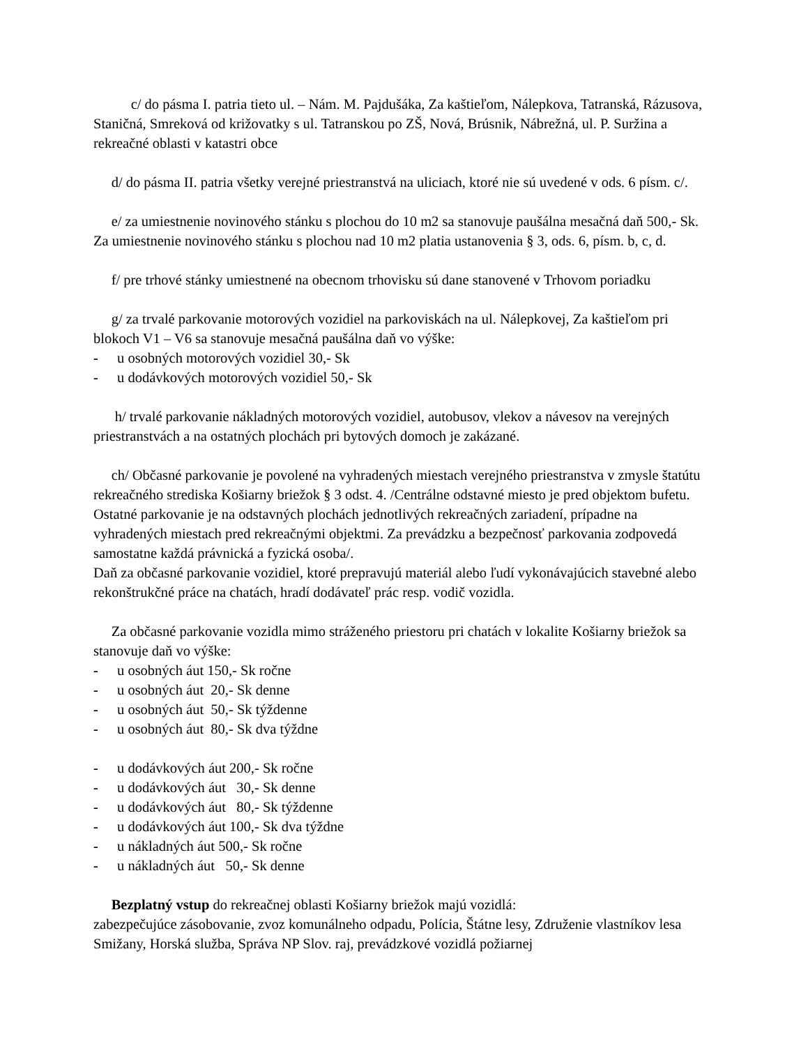c/ do pásma I. patria tieto ul. – Nám. M. Pajdušáka, Za kaštieľom, Nálepkova, Tatranská, Rázusova, Staničná, Smreková od križovatky s ul. Tatranskou po ZŠ, Nová, Brúsnik, Nábrežná, ul. P. Suržina a rekreačné oblasti v katastri obce
d/ do pásma II. patria všetky verejné priestranstvá na uliciach, ktoré nie sú uvedené v ods. 6 písm. c/.
e/ za umiestnenie novinového stánku s plochou do 10 m2 sa stanovuje paušálna mesačná daň 500,- Sk. Za umiestnenie novinového stánku s plochou nad 10 m2 platia ustanovenia § 3, ods. 6, písm. b, c, d.
f/ pre trhové stánky umiestnené na obecnom trhovisku sú dane stanovené v Trhovom poriadku
g/ za trvalé parkovanie motorových vozidiel na parkoviskách na ul. Nálepkovej, Za kaštieľom pri blokoch V1 – V6 sa stanovuje mesačná paušálna daň vo výške:
- u osobných motorových vozidiel 30,- Sk
- u dodávkových motorových vozidiel 50,- Sk
h/ trvalé parkovanie nákladných motorových vozidiel, autobusov, vlekov a návesov na verejných priestranstvách a na ostatných plochách pri bytových domoch je zakázané.
ch/ Občasné parkovanie je povolené na vyhradených miestach verejného priestranstva v zmysle štatútu rekreačného strediska Košiarny briežok § 3 odst. 4. /Centrálne odstavné miesto je pred objektom bufetu. Ostatné parkovanie je na odstavných plochách jednotlivých rekreačných zariadení, prípadne na vyhradených miestach pred rekreačnými objektmi. Za prevádzku a bezpečnosť parkovania zodpovedá samostatne každá právnická a fyzická osoba/.
Daň za občasné parkovanie vozidiel, ktoré prepravujú materiál alebo ľudí vykonávajúcich stavebné alebo rekonštrukčné práce na chatách, hradí dodávateľ prác resp. vodič vozidla.
Za občasné parkovanie vozidla mimo stráženého priestoru pri chatách v lokalite Košiarny briežok sa stanovuje daň vo výške:
- u osobných áut 150,- Sk ročne
- u osobných áut 20,- Sk denne
- u osobných áut 50,- Sk týždenne
- u osobných áut 80,- Sk dva týždne
- u dodávkových áut 200,- Sk ročne
- u dodávkových áut 30,- Sk denne
- u dodávkových áut 80,- Sk týždenne
- u dodávkových áut 100,- Sk dva týždne
- u nákladných áut 500,- Sk ročne
- u nákladných áut 50,- Sk denne
Bezplatný vstup do rekreačnej oblasti Košiarny briežok majú vozidlá:
zabezpečujúce zásobovanie, zvoz komunálneho odpadu, Polícia, Štátne lesy, Združenie vlastníkov lesa Smižany, Horská služba, Správa NP Slov. raj, prevádzkové vozidlá požiarnej